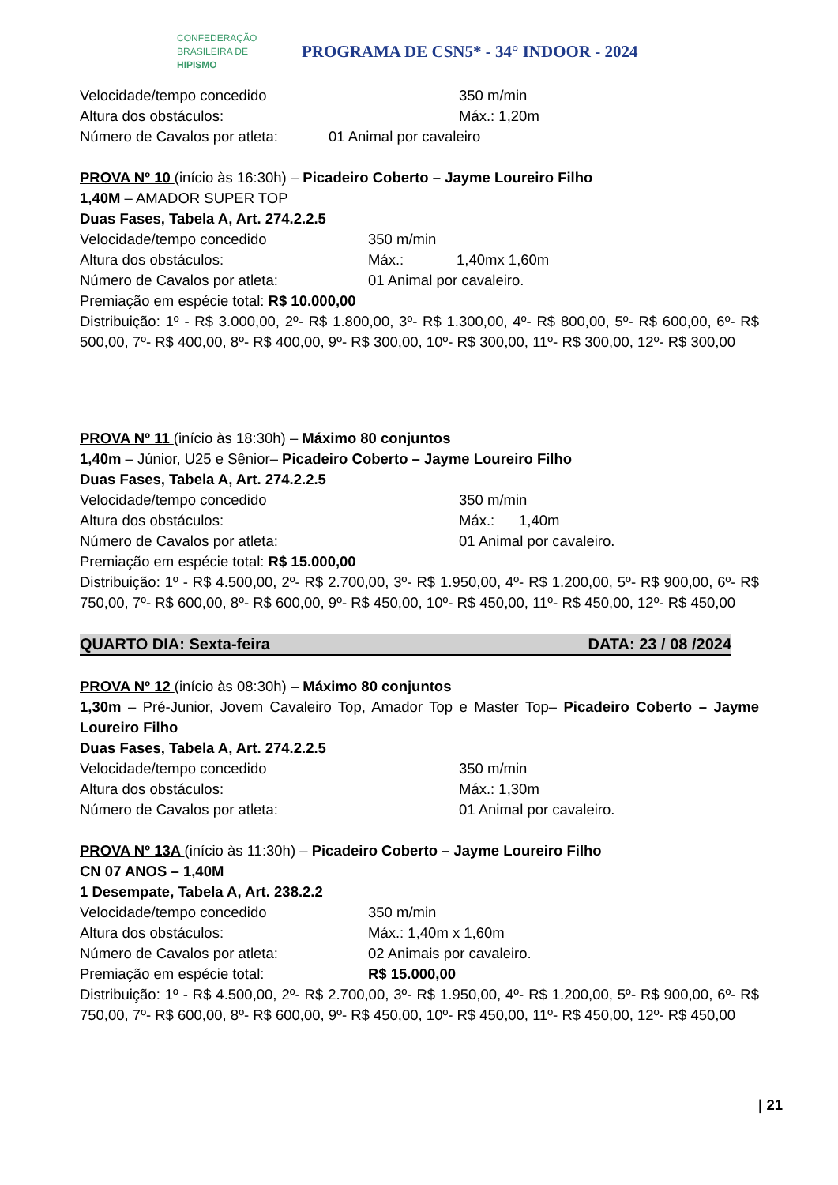CONFEDERAÇÃO
BRASILEIRA DE
HIPISMO
PROGRAMA DE CSN5* - 34° INDOOR - 2024
Velocidade/tempo concedido 350 m/min
Altura dos obstáculos: Máx.: 1,20m
Número de Cavalos por atleta: 01 Animal por cavaleiro
PROVA Nº 10 (início às 16:30h) – Picadeiro Coberto – Jayme Loureiro Filho
1,40M – AMADOR SUPER TOP
Duas Fases, Tabela A, Art. 274.2.2.5
Velocidade/tempo concedido 350 m/min
Altura dos obstáculos: Máx.: 1,40mx 1,60m
Número de Cavalos por atleta: 01 Animal por cavaleiro.
Premiação em espécie total: R$ 10.000,00
Distribuição: 1º - R$ 3.000,00, 2º- R$ 1.800,00, 3º- R$ 1.300,00, 4º- R$ 800,00, 5º- R$ 600,00, 6º- R$ 500,00, 7º- R$ 400,00, 8º- R$ 400,00, 9º- R$ 300,00, 10º- R$ 300,00, 11º- R$ 300,00, 12º- R$ 300,00
PROVA Nº 11 (início às 18:30h) – Máximo 80 conjuntos
1,40m – Júnior, U25 e Sênior– Picadeiro Coberto – Jayme Loureiro Filho
Duas Fases, Tabela A, Art. 274.2.2.5
Velocidade/tempo concedido 350 m/min
Altura dos obstáculos: Máx.: 1,40m
Número de Cavalos por atleta: 01 Animal por cavaleiro.
Premiação em espécie total: R$ 15.000,00
Distribuição: 1º - R$ 4.500,00, 2º- R$ 2.700,00, 3º- R$ 1.950,00, 4º- R$ 1.200,00, 5º- R$ 900,00, 6º- R$ 750,00, 7º- R$ 600,00, 8º- R$ 600,00, 9º- R$ 450,00, 10º- R$ 450,00, 11º- R$ 450,00, 12º- R$ 450,00
QUARTO DIA: Sexta-feira DATA: 23 / 08 /2024
PROVA Nº 12 (início às 08:30h) – Máximo 80 conjuntos
1,30m – Pré-Junior, Jovem Cavaleiro Top, Amador Top e Master Top– Picadeiro Coberto – Jayme Loureiro Filho
Duas Fases, Tabela A, Art. 274.2.2.5
Velocidade/tempo concedido 350 m/min
Altura dos obstáculos: Máx.: 1,30m
Número de Cavalos por atleta: 01 Animal por cavaleiro.
PROVA Nº 13A (início às 11:30h) – Picadeiro Coberto – Jayme Loureiro Filho
CN 07 ANOS – 1,40M
1 Desempate, Tabela A, Art. 238.2.2
Velocidade/tempo concedido 350 m/min
Altura dos obstáculos: Máx.: 1,40m x 1,60m
Número de Cavalos por atleta: 02 Animais por cavaleiro.
Premiação em espécie total: R$ 15.000,00
Distribuição: 1º - R$ 4.500,00, 2º- R$ 2.700,00, 3º- R$ 1.950,00, 4º- R$ 1.200,00, 5º- R$ 900,00, 6º- R$ 750,00, 7º- R$ 600,00, 8º- R$ 600,00, 9º- R$ 450,00, 10º- R$ 450,00, 11º- R$ 450,00, 12º- R$ 450,00
| 21